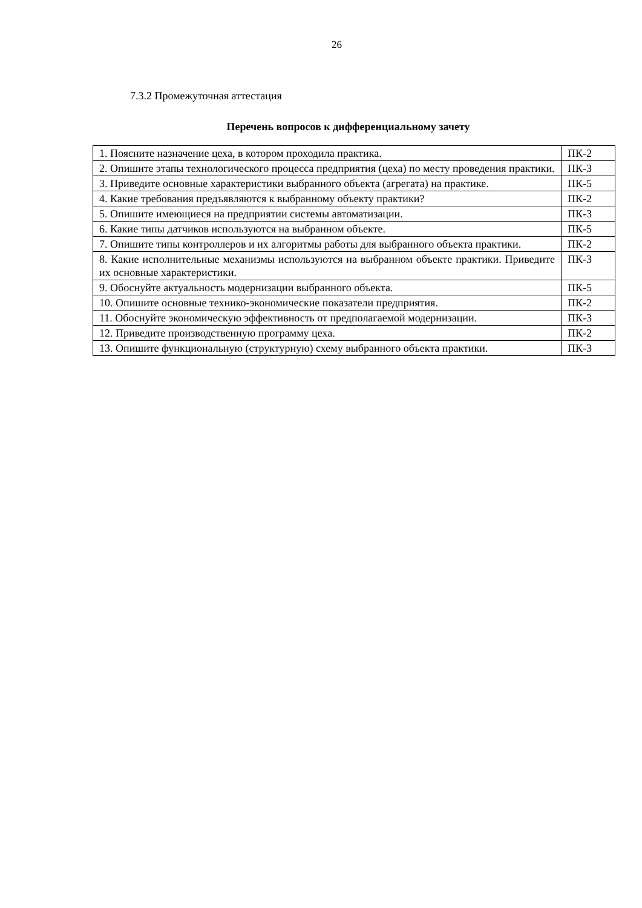26
7.3.2 Промежуточная аттестация
Перечень вопросов к дифференциальному зачету
| 1. Поясните назначение цеха, в котором проходила практика. | ПК-2 |
| 2. Опишите этапы технологического процесса предприятия (цеха) по месту проведения практики. | ПК-3 |
| 3. Приведите основные характеристики выбранного объекта (агрегата) на практике. | ПК-5 |
| 4. Какие требования предъявляются к выбранному объекту практики? | ПК-2 |
| 5. Опишите имеющиеся на предприятии системы автоматизации. | ПК-3 |
| 6. Какие типы датчиков используются на выбранном объекте. | ПК-5 |
| 7. Опишите типы контроллеров и их алгоритмы работы для выбранного объекта практики. | ПК-2 |
| 8. Какие исполнительные механизмы используются на выбранном объекте практики. Приведите их основные характеристики. | ПК-3 |
| 9. Обоснуйте актуальность модернизации выбранного объекта. | ПК-5 |
| 10. Опишите основные технико-экономические показатели предприятия. | ПК-2 |
| 11. Обоснуйте экономическую эффективность от предполагаемой модернизации. | ПК-3 |
| 12. Приведите производственную программу цеха. | ПК-2 |
| 13. Опишите функциональную (структурную) схему выбранного объекта практики. | ПК-3 |